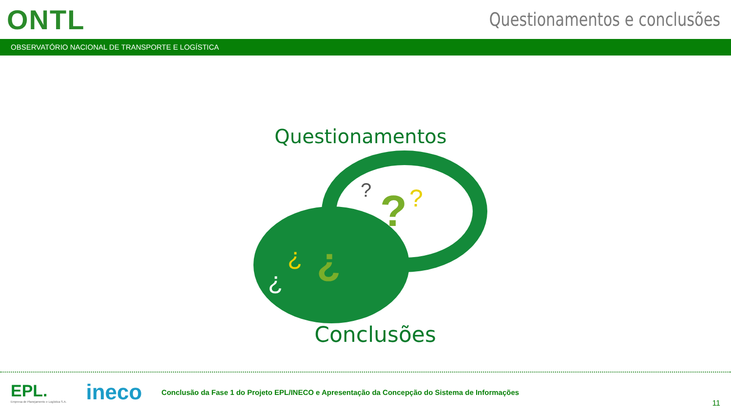ONTL
Questionamentos e conclusões
OBSERVATÓRIO NACIONAL DE TRANSPORTE E LOGÍSTICA
Questionamentos
?
?
?
¿
¿
¿
Conclusões
EPL.
Empresa de Planejamento e Logística S.A.
ineco
Conclusão da Fase 1 do Projeto EPL/INECO e Apresentação da Concepção do Sistema de Informações
11